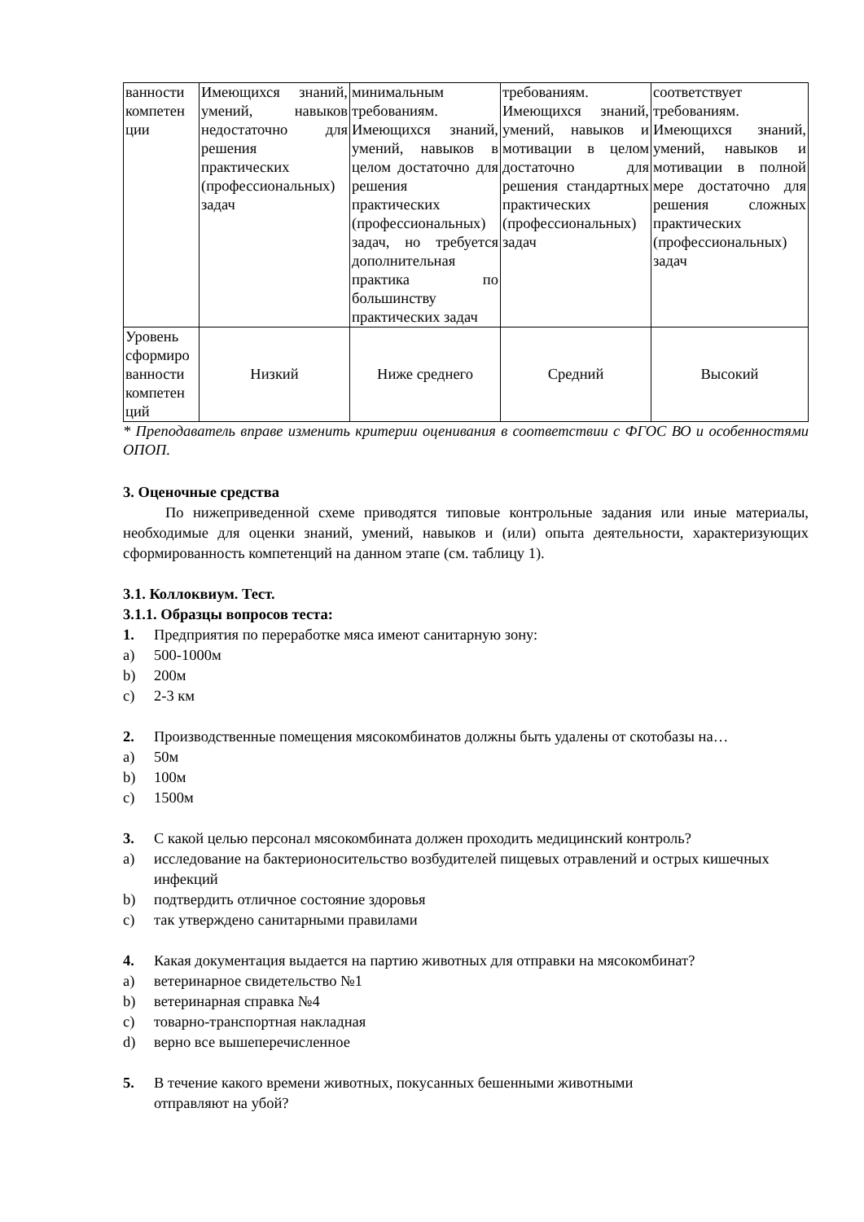| ванности компетен ции | Имеющихся знаний, умений, навыков недостаточно для решения практических (профессиональных) задач | минимальным требованиям. Имеющихся знаний, умений, навыков в целом достаточно для решения практических (профессиональных) задач, но требуется дополнительная практика по большинству практических задач | требованиям. Имеющихся знаний, умений, навыков и мотивации в целом достаточно для решения стандартных практических (профессиональных) задач | соответствует требованиям. Имеющихся знаний, умений, навыков и мотивации в полной мере достаточно для решения сложных практических (профессиональных) задач |
| Уровень сформиро ванности компетен ций | Низкий | Ниже среднего | Средний | Высокий |
* Преподаватель вправе изменить критерии оценивания в соответствии с ФГОС ВО и особенностями ОПОП.
3. Оценочные средства
По нижеприведенной схеме приводятся типовые контрольные задания или иные материалы, необходимые для оценки знаний, умений, навыков и (или) опыта деятельности, характеризующих сформированность компетенций на данном этапе (см. таблицу 1).
3.1. Коллоквиум. Тест.
3.1.1. Образцы вопросов теста:
1. Предприятия по переработке мяса имеют санитарную зону:
a) 500-1000м
b) 200м
c) 2-3 км
2. Производственные помещения мясокомбинатов должны быть удалены от скотобазы на…
a) 50м
b) 100м
c) 1500м
3. С какой целью персонал мясокомбината должен проходить медицинский контроль?
a) исследование на бактерионосительство возбудителей пищевых отравлений и острых кишечных инфекций
b) подтвердить отличное состояние здоровья
c) так утверждено санитарными правилами
4. Какая документация выдается на партию животных для отправки на мясокомбинат?
a) ветеринарное свидетельство №1
b) ветеринарная справка №4
c) товарно-транспортная накладная
d) верно все вышеперечисленное
5. В течение какого времени животных, покусанных бешенными животными
отправляют на убой?